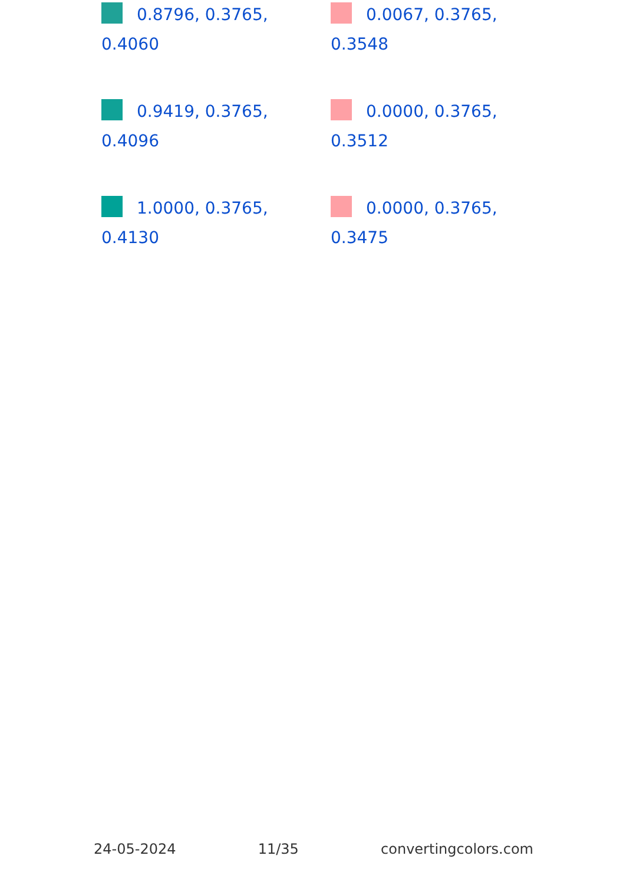0.8796, 0.3765,
0.4060
0.0067, 0.3765,
0.3548
0.9419, 0.3765,
0.4096
0.0000, 0.3765,
0.3512
1.0000, 0.3765,
0.4130
0.0000, 0.3765,
0.3475
24-05-2024 11/35 convertingcolors.com